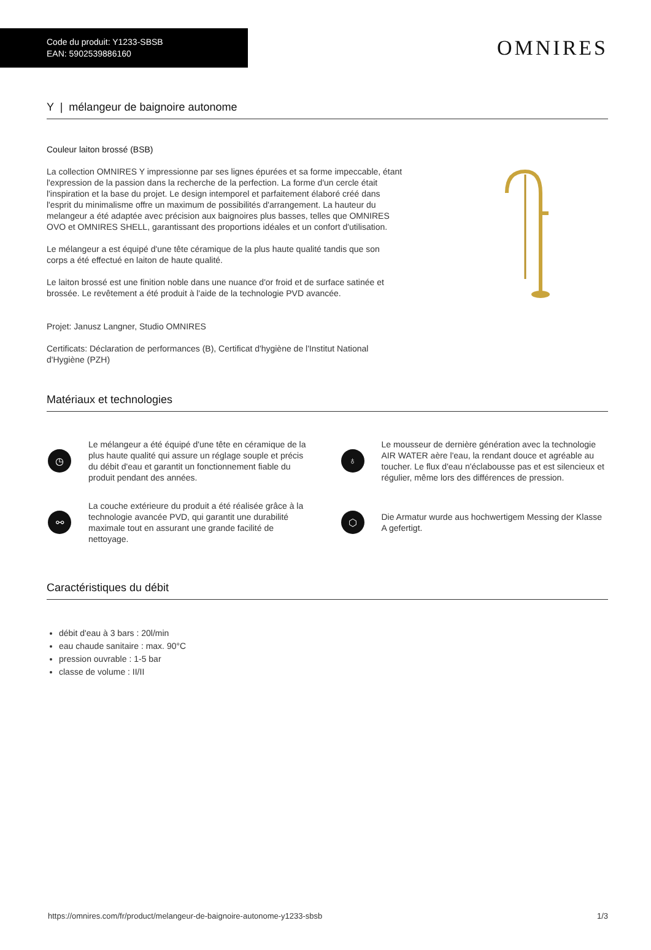Code du produit: Y1233-SBSB
EAN: 5902539886160
OMNIRES
Y | mélangeur de baignoire autonome
Couleur laiton brossé (BSB)
La collection OMNIRES Y impressionne par ses lignes épurées et sa forme impeccable, étant l'expression de la passion dans la recherche de la perfection. La forme d'un cercle était l'inspiration et la base du projet. Le design intemporel et parfaitement élaboré créé dans l'esprit du minimalisme offre un maximum de possibilités d'arrangement. La hauteur du melangeur a été adaptée avec précision aux baignoires plus basses, telles que OMNIRES OVO et OMNIRES SHELL, garantissant des proportions idéales et un confort d'utilisation.
Le mélangeur a est équipé d'une tête céramique de la plus haute qualité tandis que son corps a été effectué en laiton de haute qualité.
Le laiton brossé est une finition noble dans une nuance d'or froid et de surface satinée et brossée. Le revêtement a été produit à l'aide de la technologie PVD avancée.
Projet: Janusz Langner, Studio OMNIRES
Certificats: Déclaration de performances (B), Certificat d'hygiène de l'Institut National d'Hygiène (PZH)
Matériaux et technologies
◷
Le mélangeur a été équipé d'une tête en céramique de la plus haute qualité qui assure un réglage souple et précis du débit d'eau et garantit un fonctionnement fiable du produit pendant des années.
♁
Le mousseur de dernière génération avec la technologie AIR WATER aère l'eau, la rendant douce et agréable au toucher. Le flux d'eau n'éclabousse pas et est silencieux et régulier, même lors des différences de pression.
⚯
La couche extérieure du produit a été réalisée grâce à la technologie avancée PVD, qui garantit une durabilité maximale tout en assurant une grande facilité de nettoyage.
⬡
Die Armatur wurde aus hochwertigem Messing der Klasse A gefertigt.
Caractéristiques du débit
débit d'eau à 3 bars : 20l/min
eau chaude sanitaire : max. 90°C
pression ouvrable : 1-5 bar
classe de volume : II/II
https://omnires.com/fr/product/melangeur-de-baignoire-autonome-y1233-sbsb 1/3